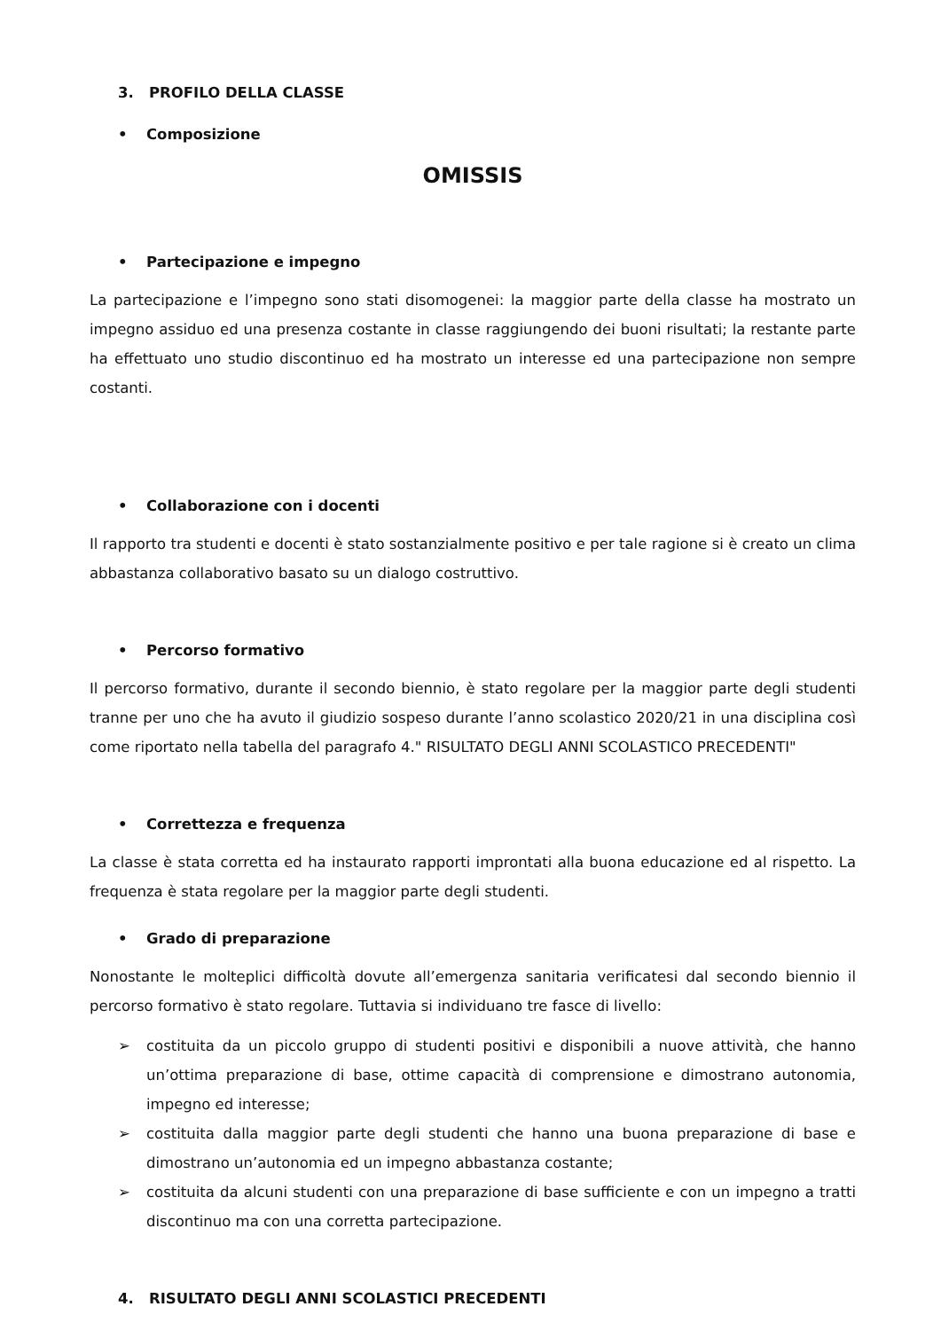3. PROFILO DELLA CLASSE
• Composizione
OMISSIS
• Partecipazione e impegno
La partecipazione e l’impegno sono stati disomogenei: la maggior parte della classe ha mostrato un impegno assiduo ed una presenza costante in classe raggiungendo dei buoni risultati; la restante parte ha effettuato uno studio discontinuo ed ha mostrato un interesse ed una partecipazione non sempre costanti.
• Collaborazione con i docenti
Il rapporto tra studenti e docenti è stato sostanzialmente positivo e per tale ragione si è creato un clima abbastanza collaborativo basato su un dialogo costruttivo.
• Percorso formativo
Il percorso formativo, durante il secondo biennio, è stato regolare per la maggior parte degli studenti tranne per uno che ha avuto il giudizio sospeso durante l’anno scolastico 2020/21 in una disciplina così come riportato nella tabella del paragrafo 4." RISULTATO DEGLI ANNI SCOLASTICO PRECEDENTI"
• Correttezza e frequenza
La classe è stata corretta ed ha instaurato rapporti improntati alla buona educazione ed al rispetto. La frequenza è stata regolare per la maggior parte degli studenti.
• Grado di preparazione
Nonostante le molteplici difficoltà dovute all’emergenza sanitaria verificatesi dal secondo biennio il percorso formativo è stato regolare. Tuttavia si individuano tre fasce di livello:
➢ costituita da un piccolo gruppo di studenti positivi e disponibili a nuove attività, che hanno un’ottima preparazione di base, ottime capacità di comprensione e dimostrano autonomia, impegno ed interesse;
➢ costituita dalla maggior parte degli studenti che hanno una buona preparazione di base e dimostrano un’autonomia ed un impegno abbastanza costante;
➢ costituita da alcuni studenti con una preparazione di base sufficiente e con un impegno a tratti discontinuo ma con una corretta partecipazione.
4. RISULTATO DEGLI ANNI SCOLASTICI PRECEDENTI